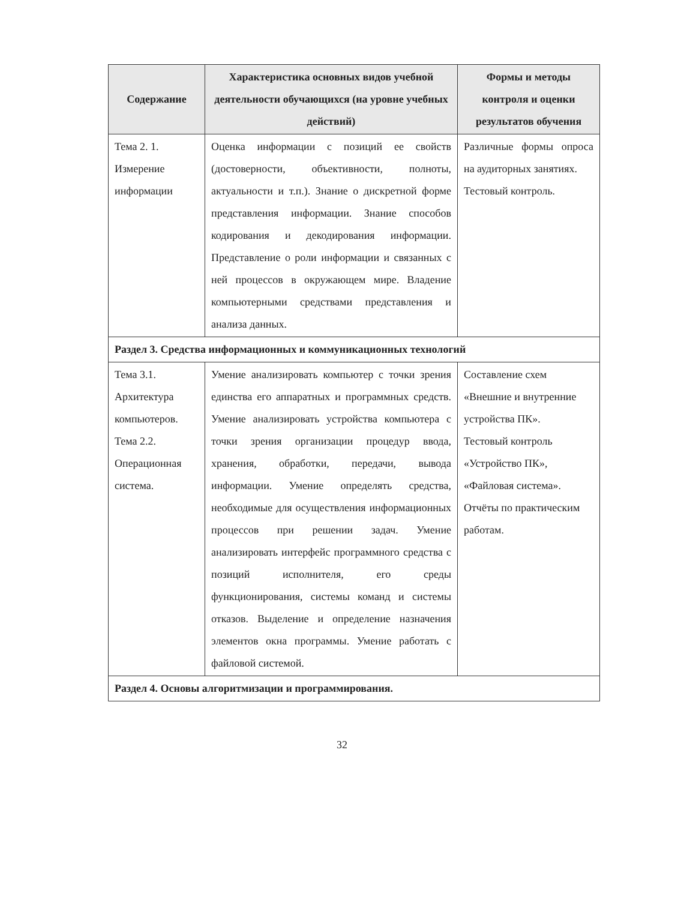| Содержание | Характеристика основных видов учебной деятельности обучающихся (на уровне учебных действий) | Формы и методы контроля и оценки результатов обучения |
| --- | --- | --- |
| Тема 2. 1. Измерение информации | Оценка информации с позиций ее свойств (достоверности, объективности, полноты, актуальности и т.п.). Знание о дискретной форме представления информации. Знание способов кодирования и декодирования информации. Представление о роли информации и связанных с ней процессов в окружающем мире. Владение компьютерными средствами представления и анализа данных. | Различные формы опроса на аудиторных занятиях. Тестовый контроль. |
| Раздел 3. Средства информационных и коммуникационных технологий | | |
| Тема 3.1. Архитектура компьютеров. Тема 2.2. Операционная система. | Умение анализировать компьютер с точки зрения единства его аппаратных и программных средств. Умение анализировать устройства компьютера с точки зрения организации процедур ввода, хранения, обработки, передачи, вывода информации. Умение определять средства, необходимые для осуществления информационных процессов при решении задач. Умение анализировать интерфейс программного средства с позиций исполнителя, его среды функционирования, системы команд и системы отказов. Выделение и определение назначения элементов окна программы. Умение работать с файловой системой. | Составление схем «Внешние и внутренние устройства ПК». Тестовый контроль «Устройство ПК», «Файловая система». Отчёты по практическим работам. |
| Раздел 4. Основы алгоритмизации и программирования. | | |
32